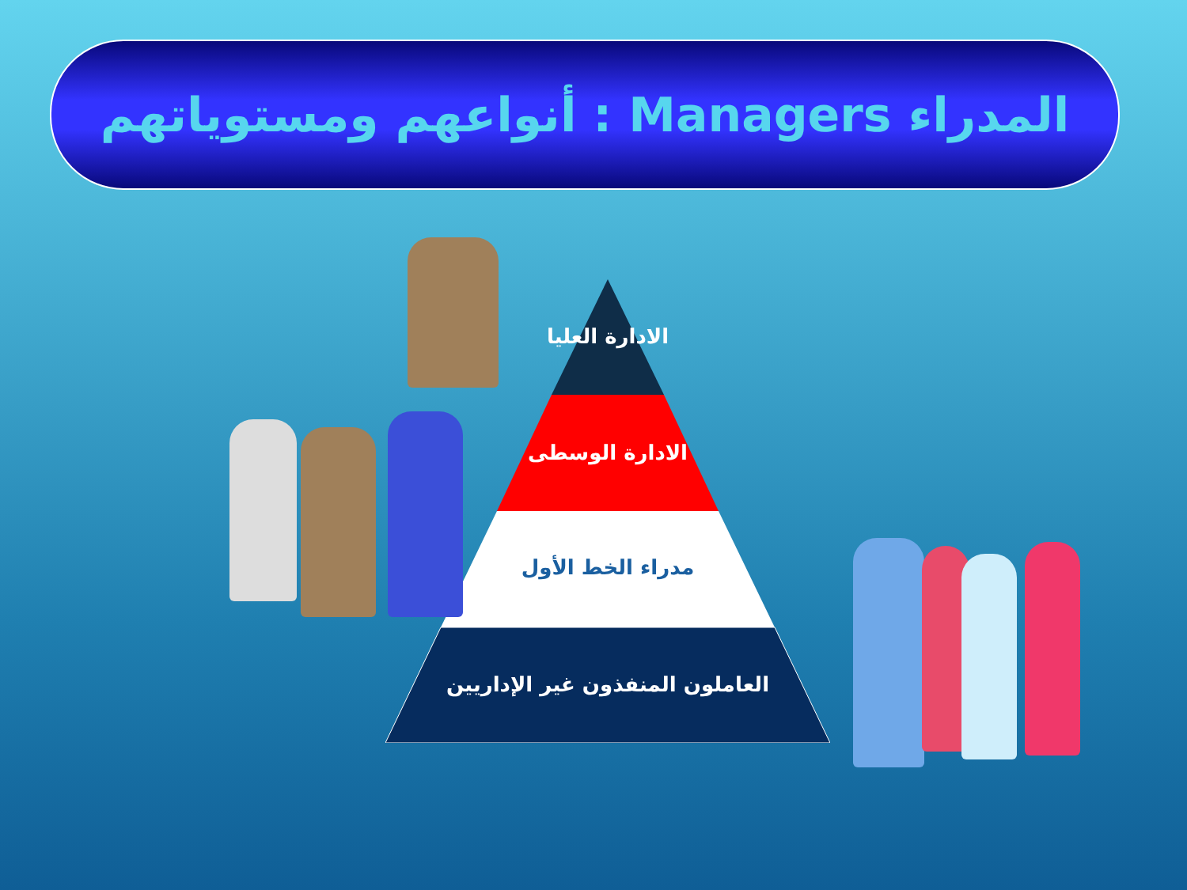المدراء Managers : أنواعهم ومستوياتهم
الادارة العليا
الادارة الوسطى
مدراء الخط الأول
العاملون المنفذون غير الإداريين